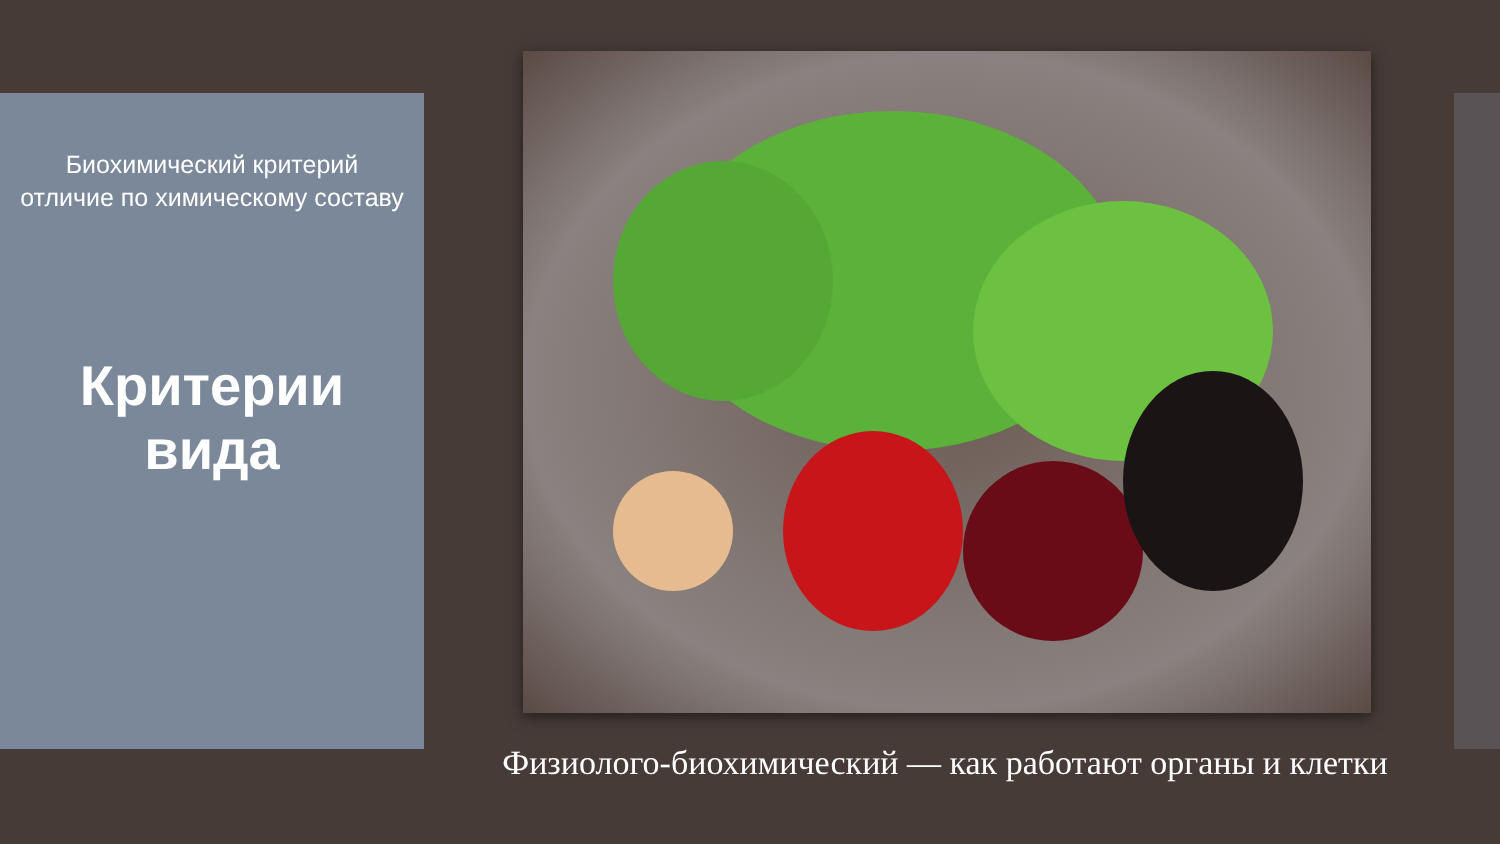Биохимический критерий
отличие по химическому составу
Критерии
вида
Физиолого-биохимический — как работают органы и клетки